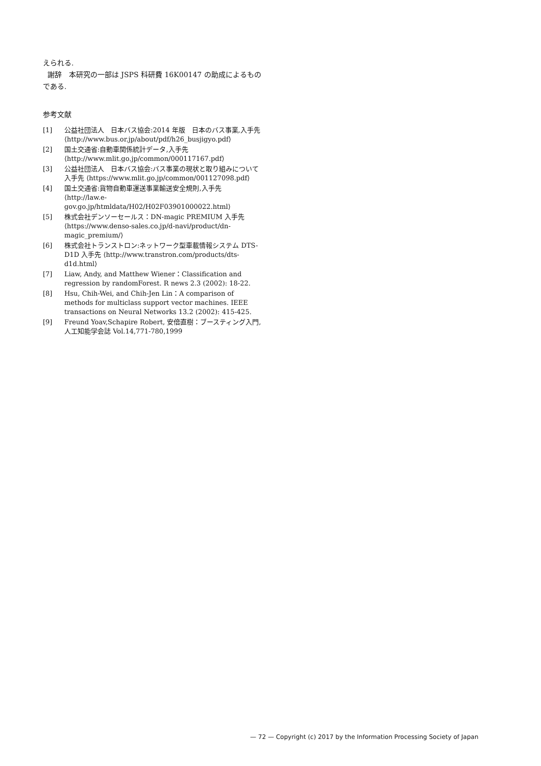えられる.
謝辞　本研究の一部は JSPS 科研費 16K00147 の助成によるものである.
参考文献
[1] 公益社団法人　日本バス協会:2014 年版　日本のバス事業,入手先 ⟨http://www.bus.or.jp/about/pdf/h26_busjigyo.pdf⟩
[2] 国土交通省:自動車関係統計データ,入手先 ⟨http://www.mlit.go.jp/common/000117167.pdf⟩
[3] 公益社団法人　日本バス協会:バス事業の現状と取り組みについて入手先 ⟨https://www.mlit.go.jp/common/001127098.pdf⟩
[4] 国土交通省:貨物自動車運送事業輸送安全規則,入手先 ⟨http://law.e-gov.go.jp/htmldata/H02/H02F03901000022.html⟩
[5] 株式会社デンソーセールス：DN-magic PREMIUM 入手先 ⟨https://www.denso-sales.co.jp/d-navi/product/dn-magic_premium/⟩
[6] 株式会社トランストロン:ネットワーク型車載情報システム DTS-D1D 入手先 ⟨http://www.transtron.com/products/dts-d1d.html⟩
[7] Liaw, Andy, and Matthew Wiener：Classification and regression by randomForest. R news 2.3 (2002): 18-22.
[8] Hsu, Chih-Wei, and Chih-Jen Lin：A comparison of methods for multiclass support vector machines. IEEE transactions on Neural Networks 13.2 (2002): 415-425.
[9] Freund Yoav,Schapire Robert, 安倍直樹：ブースティング入門, 人工知能学会誌 Vol.14,771-780,1999
— 72 — Copyright (c) 2017 by the Information Processing Society of Japan